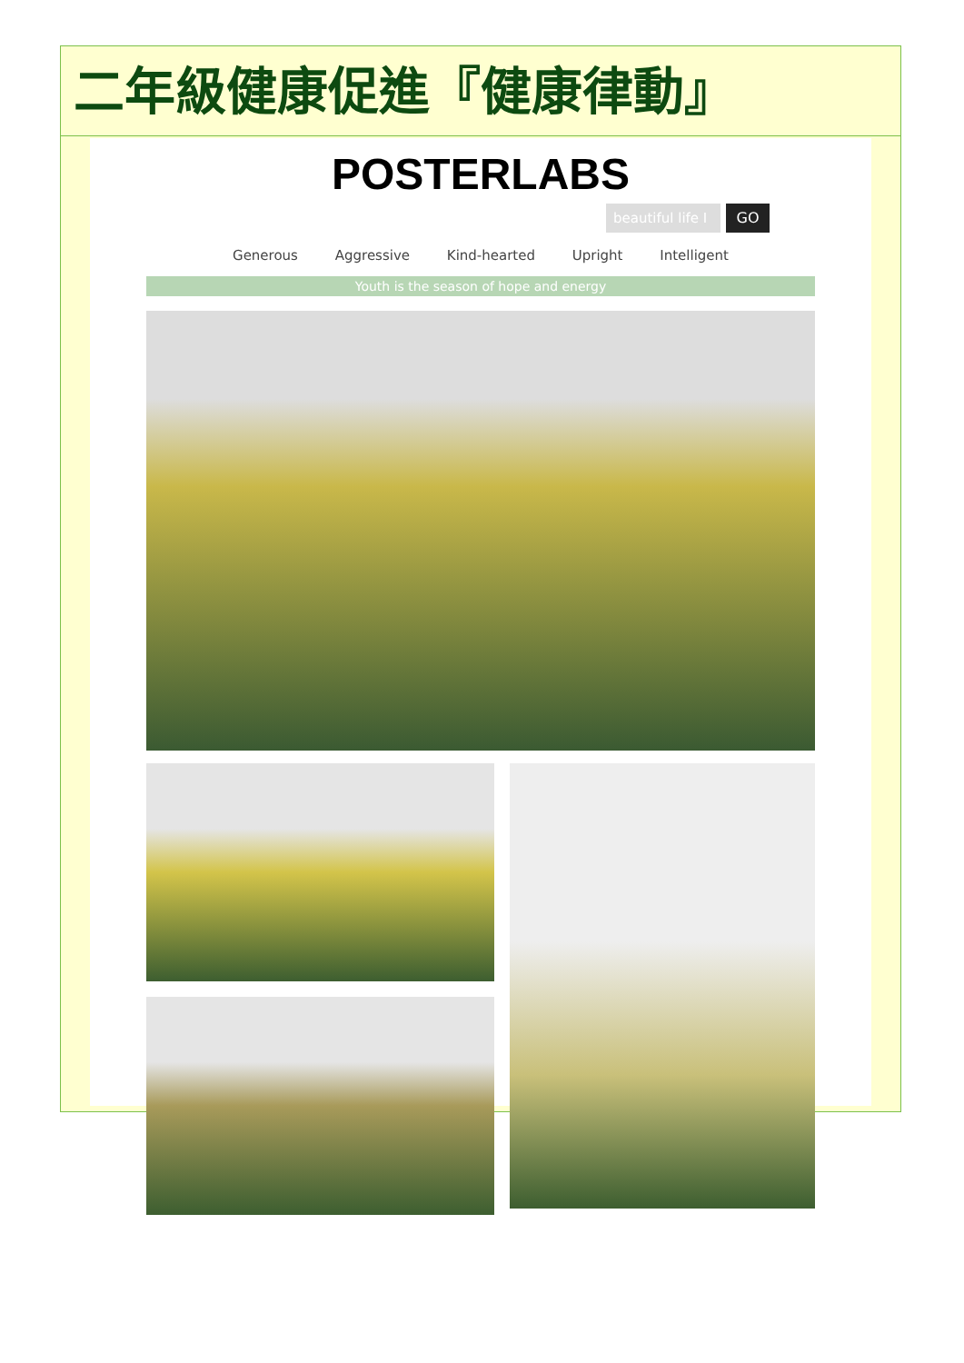二年級健康促進『健康律動』
POSTERLABS
beautiful life I
GO
Generous Aggressive Kind-hearted Upright Intelligent
Youth is the season of hope and energy